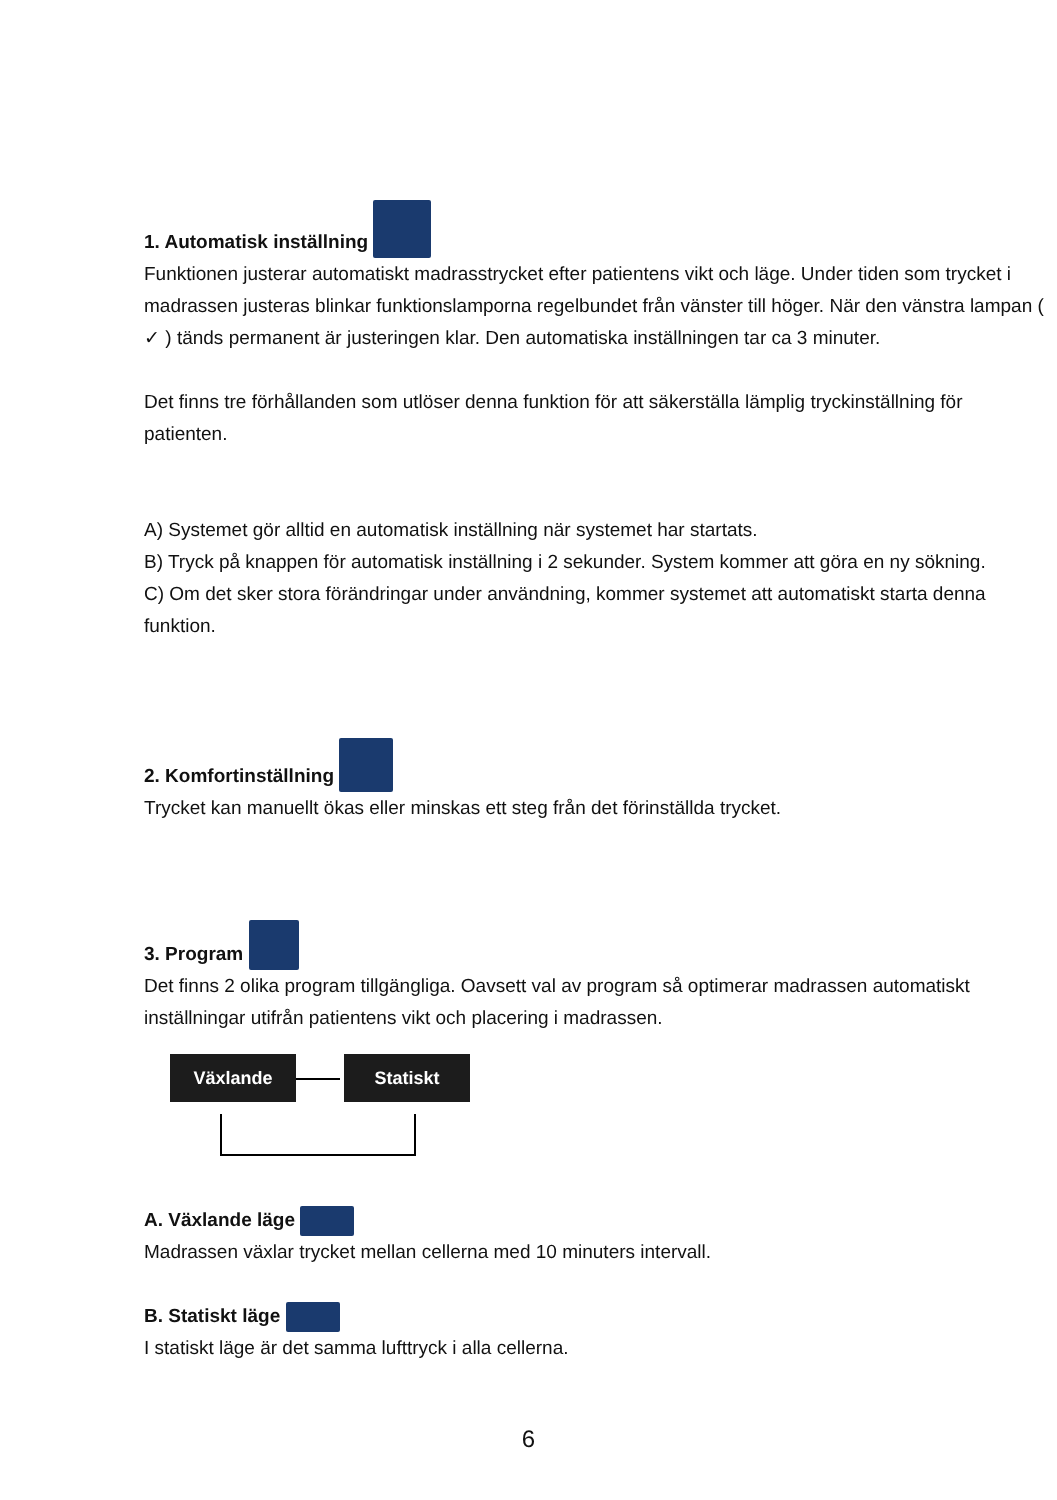1. Automatisk inställning
Funktionen justerar automatiskt madrasstrycket efter patientens vikt och läge. Under tiden som trycket i madrassen justeras blinkar funktionslamporna regelbundet från vänster till höger. När den vänstra lampan ( ✓ ) tänds permanent är justeringen klar. Den automatiska inställningen tar ca 3 minuter.
Det finns tre förhållanden som utlöser denna funktion för att säkerställa lämplig tryckinställning för patienten.
A) Systemet gör alltid en automatisk inställning när systemet har startats.
B) Tryck på knappen för automatisk inställning i 2 sekunder. System kommer att göra en ny sökning.
C) Om det sker stora förändringar under användning, kommer systemet att automatiskt starta denna funktion.
2. Komfortinställning
Trycket kan manuellt ökas eller minskas ett steg från det förinställda trycket.
3. Program
Det finns 2 olika program tillgängliga. Oavsett val av program så optimerar madrassen automatiskt inställningar utifrån patientens vikt och placering i madrassen.
Växlande Statiskt
A. Växlande läge
Madrassen växlar trycket mellan cellerna med 10 minuters intervall.
B. Statiskt läge
I statiskt läge är det samma lufttryck i alla cellerna.
6